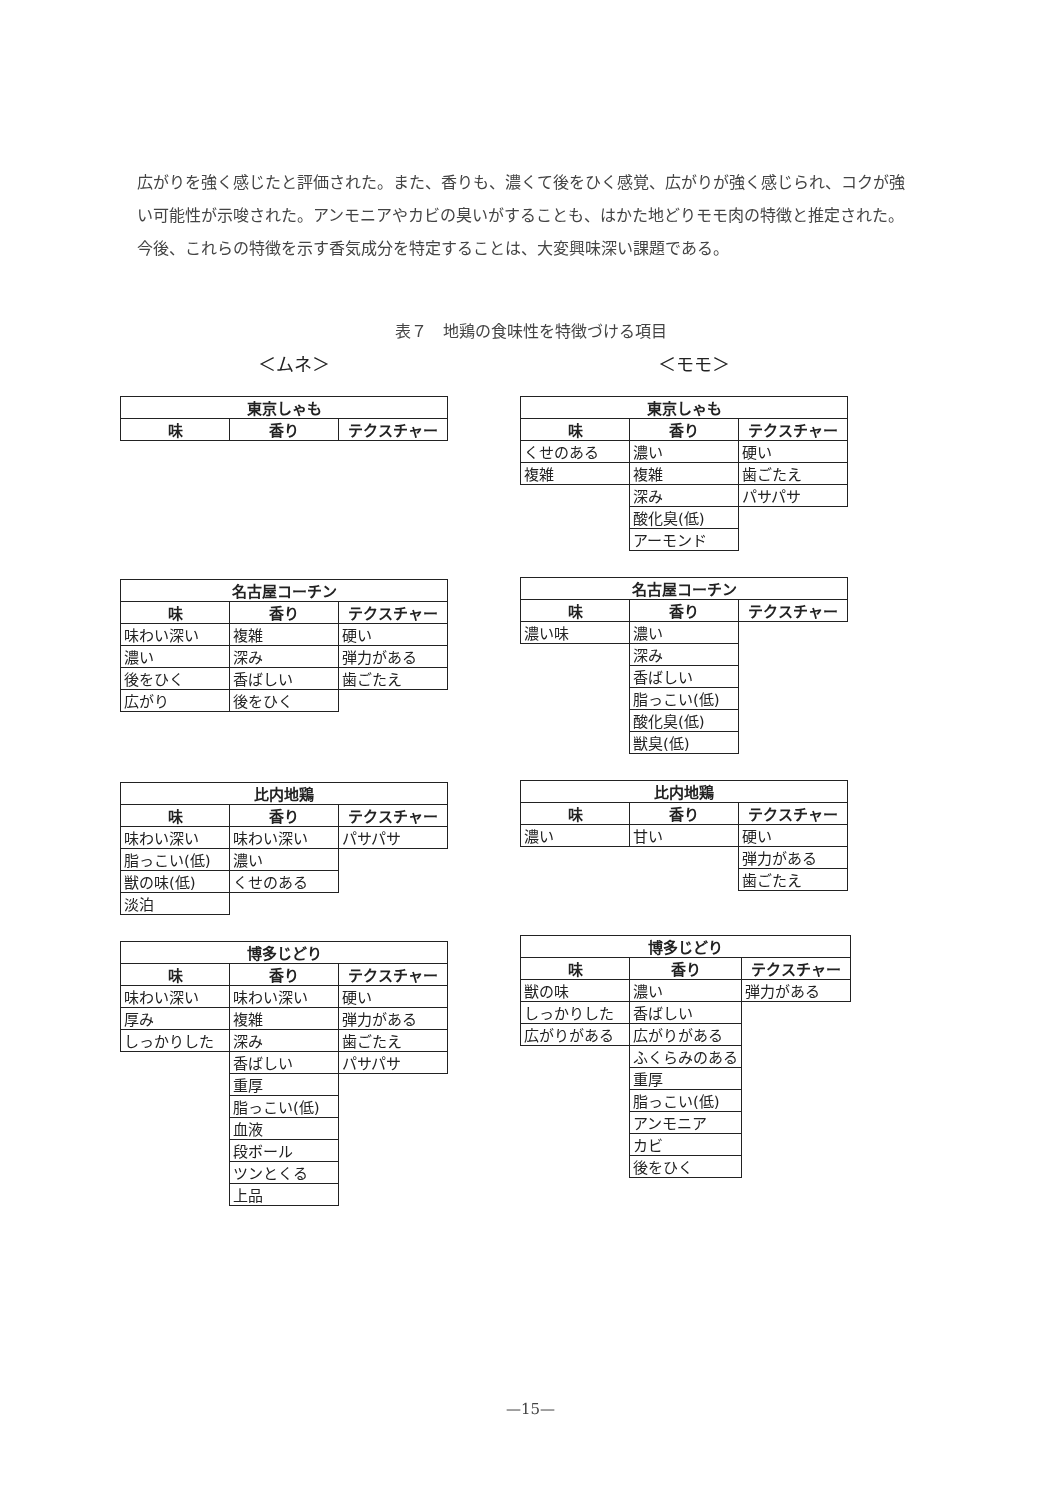広がりを強く感じたと評価された。また、香りも、濃くて後をひく感覚、広がりが強く感じられ、コクが強い可能性が示唆された。アンモニアやカビの臭いがすることも、はかた地どりモモ肉の特徴と推定された。今後、これらの特徴を示す香気成分を特定することは、大変興味深い課題である。
表７　地鶏の食味性を特徴づける項目
＜ムネ＞
| 東京しゃも | | |
| --- | --- | --- |
| 味 | 香り | テクスチャー |
| 名古屋コーチン | | |
| --- | --- | --- |
| 味 | 香り | テクスチャー |
| 味わい深い | 複雑 | 硬い |
| 濃い | 深み | 弾力がある |
| 後をひく | 香ばしい | 歯ごたえ |
| 広がり | 後をひく | |
| 比内地鶏 | | |
| --- | --- | --- |
| 味 | 香り | テクスチャー |
| 味わい深い | 味わい深い | パサパサ |
| 脂っこい(低) | 濃い | |
| 獣の味(低) | くせのある | |
| 淡泊 | | |
| 博多じどり | | |
| --- | --- | --- |
| 味 | 香り | テクスチャー |
| 味わい深い | 味わい深い | 硬い |
| 厚み | 複雑 | 弾力がある |
| しっかりした | 深み | 歯ごたえ |
| | 香ばしい | パサパサ |
| | 重厚 | |
| | 脂っこい(低) | |
| | 血液 | |
| | 段ボール | |
| | ツンとくる | |
| | 上品 | |
＜モモ＞
| 東京しゃも | | |
| --- | --- | --- |
| 味 | 香り | テクスチャー |
| くせのある | 濃い | 硬い |
| 複雑 | 複雑 | 歯ごたえ |
| | 深み | パサパサ |
| | 酸化臭(低) | |
| | アーモンド | |
| 名古屋コーチン | | |
| --- | --- | --- |
| 味 | 香り | テクスチャー |
| 濃い味 | 濃い | |
| | 深み | |
| | 香ばしい | |
| | 脂っこい(低) | |
| | 酸化臭(低) | |
| | 獣臭(低) | |
| 比内地鶏 | | |
| --- | --- | --- |
| 味 | 香り | テクスチャー |
| 濃い | 甘い | 硬い |
| | | 弾力がある |
| | | 歯ごたえ |
| 博多じどり | | |
| --- | --- | --- |
| 味 | 香り | テクスチャー |
| 獣の味 | 濃い | 弾力がある |
| しっかりした | 香ばしい | |
| 広がりがある | 広がりがある | |
| | ふくらみのある | |
| | 重厚 | |
| | 脂っこい(低) | |
| | アンモニア | |
| | カビ | |
| | 後をひく | |
—15—